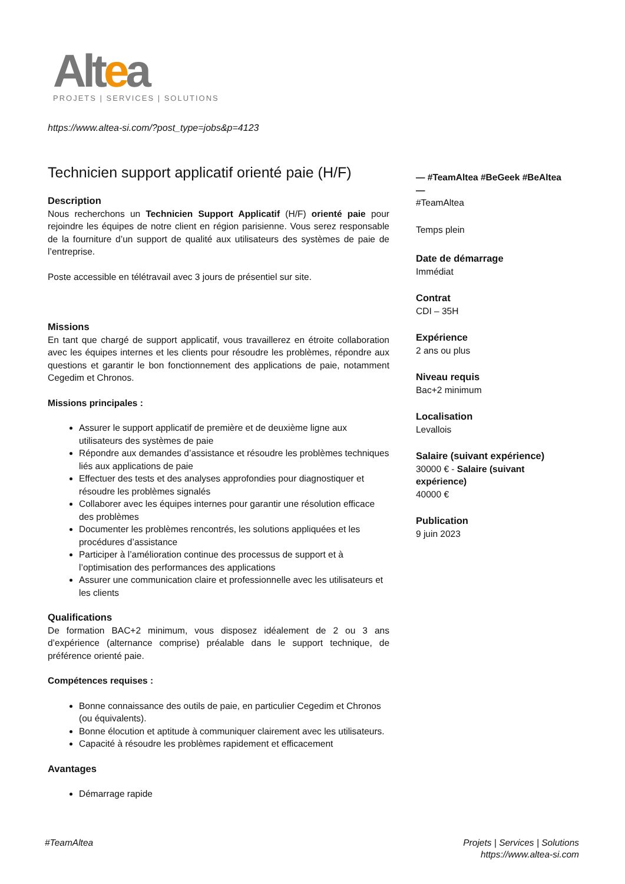Altea
PROJETS | SERVICES | SOLUTIONS
https://www.altea-si.com/?post_type=jobs&p=4123
Technicien support applicatif orienté paie (H/F)
Description
Nous recherchons un Technicien Support Applicatif (H/F) orienté paie pour rejoindre les équipes de notre client en région parisienne. Vous serez responsable de la fourniture d’un support de qualité aux utilisateurs des systèmes de paie de l’entreprise.
Poste accessible en télétravail avec 3 jours de présentiel sur site.
Missions
En tant que chargé de support applicatif, vous travaillerez en étroite collaboration avec les équipes internes et les clients pour résoudre les problèmes, répondre aux questions et garantir le bon fonctionnement des applications de paie, notamment Cegedim et Chronos.
Missions principales :
Assurer le support applicatif de première et de deuxième ligne aux utilisateurs des systèmes de paie
Répondre aux demandes d’assistance et résoudre les problèmes techniques liés aux applications de paie
Effectuer des tests et des analyses approfondies pour diagnostiquer et résoudre les problèmes signalés
Collaborer avec les équipes internes pour garantir une résolution efficace des problèmes
Documenter les problèmes rencontrés, les solutions appliquées et les procédures d’assistance
Participer à l’amélioration continue des processus de support et à l’optimisation des performances des applications
Assurer une communication claire et professionnelle avec les utilisateurs et les clients
Qualifications
De formation BAC+2 minimum, vous disposez idéalement de 2 ou 3 ans d’expérience (alternance comprise) préalable dans le support technique, de préférence orienté paie.
Compétences requises :
Bonne connaissance des outils de paie, en particulier Cegedim et Chronos (ou équivalents).
Bonne élocution et aptitude à communiquer clairement avec les utilisateurs.
Capacité à résoudre les problèmes rapidement et efficacement
Avantages
Démarrage rapide
— #TeamAltea #BeGeek #BeAltea —
#TeamAltea
Temps plein
Date de démarrage
Immédiat
Contrat
CDI – 35H
Expérience
2 ans ou plus
Niveau requis
Bac+2 minimum
Localisation
Levallois
Salaire (suivant expérience)
30000 € - Salaire (suivant expérience)
40000 €
Publication
9 juin 2023
#TeamAltea
Projets | Services | Solutions
https://www.altea-si.com